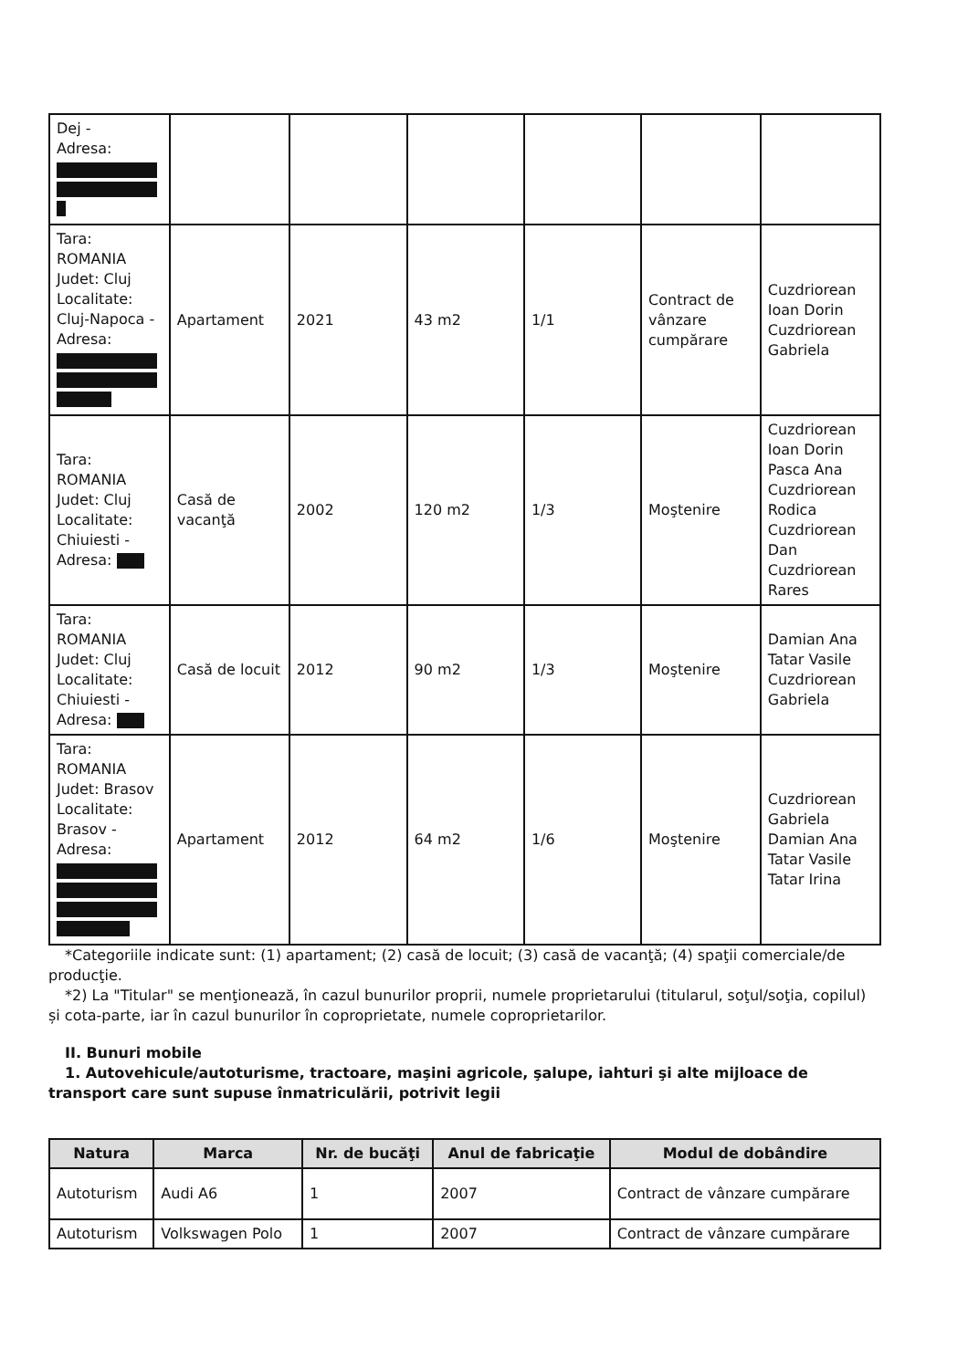| Dej - Adresa: | | | | | | |
| Tara: ROMANIA Judet: Cluj Localitate: Cluj-Napoca - Adresa: | Apartament | 2021 | 43 m2 | 1/1 | Contract de vânzare cumpărare | Cuzdriorean Ioan Dorin Cuzdriorean Gabriela |
| Tara: ROMANIA Judet: Cluj Localitate: Chiuiesti - Adresa: | Casă de vacanţă | 2002 | 120 m2 | 1/3 | Moştenire | Cuzdriorean Ioan Dorin Pasca Ana Cuzdriorean Rodica Cuzdriorean Dan Cuzdriorean Rares |
| Tara: ROMANIA Judet: Cluj Localitate: Chiuiesti - Adresa: | Casă de locuit | 2012 | 90 m2 | 1/3 | Moştenire | Damian Ana Tatar Vasile Cuzdriorean Gabriela |
| Tara: ROMANIA Judet: Brasov Localitate: Brasov - Adresa: | Apartament | 2012 | 64 m2 | 1/6 | Moştenire | Cuzdriorean Gabriela Damian Ana Tatar Vasile Tatar Irina |
*Categoriile indicate sunt: (1) apartament; (2) casă de locuit; (3) casă de vacanţă; (4) spaţii comerciale/de producţie.
*2) La "Titular" se menţionează, în cazul bunurilor proprii, numele proprietarului (titularul, soţul/soţia, copilul) și cota-parte, iar în cazul bunurilor în coproprietate, numele coproprietarilor.
II. Bunuri mobile
1. Autovehicule/autoturisme, tractoare, maşini agricole, şalupe, iahturi şi alte mijloace de transport care sunt supuse înmatriculării, potrivit legii
| Natura | Marca | Nr. de bucăţi | Anul de fabricaţie | Modul de dobândire |
| --- | --- | --- | --- | --- |
| Autoturism | Audi A6 | 1 | 2007 | Contract de vânzare cumpărare |
| Autoturism | Volkswagen Polo | 1 | 2007 | Contract de vânzare cumpărare |